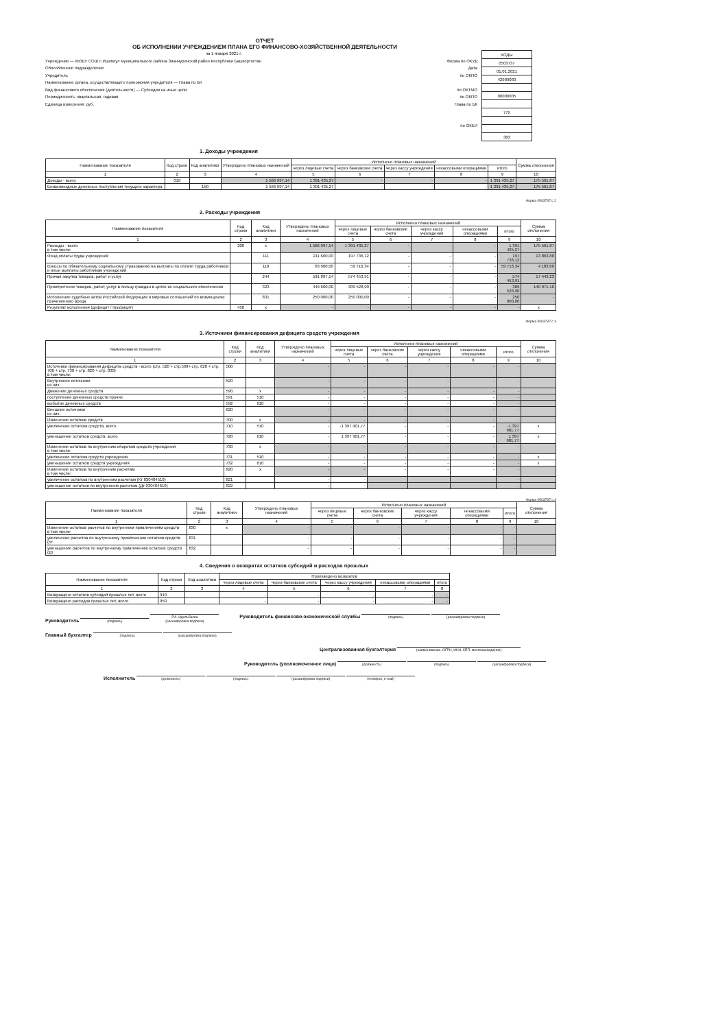ОТЧЕТ
ОБ ИСПОЛНЕНИИ УЧРЕЖДЕНИЕМ ПЛАНА ЕГО ФИНАНСОВО-ХОЗЯЙСТВЕННОЙ ДЕЯТЕЛЬНОСТИ
на 1 января 2021 г.
Учреждение — МОБУ СОШ с.Ишемгул муниципального района Зианчуринский район Республики Башкортостан
Обособленное подразделение
Учредитель
Наименование органа, осуществляющего полномочия учредителя — Глава по БК
Вид финансового обеспечения (деятельности) — Субсидии на иные цели
Периодичность: квартальная, годовая
Единица измерения: руб.
Форма по ОКУД
Дата
по ОКПО
по ОКТМО
по ОКПО
Глава по БК
по ОКЕИ
| КОДЫ |
| 0503737 |
| 01.01.2021 |
| 42989083 |
| 00000005 |
| 775 |
| 383 |
1. Доходы учреждения
| Наименование показателя | Код строки | Код аналитики | Утверждено плановых назначений | Исполнено плановых назначений | | | | | Сумма отклонения |
| --- | --- | --- | --- | --- | --- | --- | --- | --- | --- |
| | | | | через лицевые счета | через банковские счета | через кассу учреждения | некассовыми операциями | итого | |
| 1 | 2 | 3 | 4 | 5 | 6 | 7 | 8 | 9 | 10 |
| Доходы - всего | 010 | | 1 566 997,14 | 1 391 435,27 | - | - | - | 1 391 435,27 | 175 561,87 |
| Безвозмездные денежные поступления текущего характера | | 150 | 1 566 997,14 | 1 391 435,27 | - | - | - | 1 391 435,27 | 175 561,87 |
Форма 0503737 с.2
2. Расходы учреждения
| Наименование показателя | Код строки | Код аналитики | Утверждено плановых назначений | Исполнено плановых назначений | | | | | Сумма отклонения |
| --- | --- | --- | --- | --- | --- | --- | --- | --- | --- |
| | | | | через лицевые счета | через банковские счета | через кассу учреждения | некассовыми операциями | итого | |
| 1 | 2 | 3 | 4 | 5 | 6 | 7 | 8 | 9 | 10 |
| Расходы - всего в том числе: | 200 | x | 1 566 997,14 | 1 391 435,27 | - | - | - | 1 391 435,27 | 175 561,87 |
| Фонд оплаты труда учреждений | | 111 | 211 600,00 | 197 736,12 | - | - | - | 197 736,12 | 13 863,88 |
| Взносы по обязательному социальному страхованию на выплаты по оплате труда работников и иные выплаты работникам учреждений | | 119 | 63 900,00 | 59 716,34 | - | - | - | 59 716,34 | 4 183,66 |
| Прочая закупка товаров, работ и услуг | | 244 | 591 897,14 | 574 453,91 | - | - | - | 574 453,91 | 17 443,23 |
| Приобретение товаров, работ, услуг в пользу граждан в целях их социального обеспечения | | 323 | 449 600,00 | 309 528,90 | - | - | - | 309 528,90 | 140 071,10 |
| Исполнение судебных актов Российской Федерации и мировых соглашений по возмещению причиненного вреда | | 831 | 250 000,00 | 250 000,00 | - | - | - | 250 000,00 | - |
| Результат исполнения (дефицит / профицит) | 450 | x | - | - | - | - | - | - | x |
Форма 0503737 с.3
3. Источники финансирования дефицита средств учреждения
| Наименование показателя | Код строки | Код аналитики | Утверждено плановых назначений | Исполнено плановых назначений | | | | | Сумма отклонения |
| --- | --- | --- | --- | --- | --- | --- | --- | --- | --- |
| | | | | через лицевые счета | через банковские счета | через кассу учреждения | некассовыми операциями | итого | |
| 1 | 2 | 3 | 4 | 5 | 6 | 7 | 8 | 9 | 10 |
| Источники финансирования дефицита средств - всего (стр. 520 + стр.590+ стр. 620 + стр. 700 + стр. 730 + стр. 820 + стр. 830) в том числе: | 500 | | - | - | - | - | - | - | |
| Внутренние источники из них: | 520 | | - | - | - | - | - | - | |
| Движение денежных средств | 590 | x | - | - | - | - | - | - | |
| поступление денежных средств прочие | 591 | 510 | - | - | - | - | - | - | |
| выбытие денежных средств | 592 | 610 | - | - | - | - | - | - | |
| Внешние источники из них: | 620 | | - | - | - | - | - | - | |
| Изменение остатков средств | 700 | x | - | - | - | - | - | - | |
| увеличение остатков средств, всего | 710 | 510 | - | -1 397 901,77 | - | - | - | -1 397 901,77 | x |
| уменьшение остатков средств, всего | 720 | 610 | - | 1 397 901,77 | - | - | - | 1 397 901,77 | x |
| Изменение остатков по внутренним оборотам средств учреждения в том числе: | 730 | x | - | - | - | - | - | - | |
| увеличение остатков средств учреждения | 731 | 510 | - | - | - | - | - | - | x |
| уменьшение остатков средств учреждения | 732 | 610 | - | - | - | - | - | - | x |
| Изменение остатков по внутренним расчетам в том числе: | 820 | x | - | - | - | - | - | - | |
| увеличение остатков по внутренним расчетам (Кт 030404510) | 821 | | - | - | | | | - | |
| уменьшение остатков по внутренним расчетам (Дт 030404610) | 822 | | - | - | | | | - | |
Форма 0503737 с.4
| Наименование показателя | Код строки | Код аналитики | Утверждено плановых назначений | Исполнено плановых назначений | | | | | Сумма отклонения |
| --- | --- | --- | --- | --- | --- | --- | --- | --- | --- |
| | | | | через лицевые счета | через банковские счета | через кассу учреждения | некассовыми операциями | итого | |
| 1 | 2 | 3 | 4 | 5 | 6 | 7 | 8 | 9 | 10 |
| Изменение остатков расчетов по внутренним привлечениям средств в том числе: | 830 | x | - | - | - | - | - | - | |
| увеличение расчетов по внутреннему привлечению остатков средств (Кт | 831 | | - | - | - | - | - | - | |
| уменьшение расчетов по внутреннему привлечению остатков средств (Дт | 832 | | - | - | - | - | - | - | |
4. Сведения о возвратах остатков субсидий и расходов прошлых
| Наименование показателя | Код строки | Код аналитики | Произведено возвратов | | | | |
| --- | --- | --- | --- | --- | --- | --- | --- |
| | | | через лицевые счета | через банковские счета | через кассу учреждения | некассовыми операциями | итого |
| 1 | 2 | 3 | 4 | 5 | 6 | 7 | 8 |
| Возвращено остатков субсидий прошлых лет, всего | 910 | | - | - | - | - | - |
| Возвращено расходов прошлых лет, всего | 950 | | - | - | - | - | - |
Руководитель (подпись) Р.А. Идельбаева
(расшифровка подписи)
Руководитель финансово-экономической службы (подпись) (расшифровка подписи)
Главный бухгалтер (подпись) (расшифровка подписи)
Централизованная бухгалтерия (наименование, ОГРН, ИНН, КПП, местонахождение)
Руководитель (уполномоченное лицо) (должность) (подпись) (расшифровка подписи)
Исполнитель (должность) (подпись) (расшифровка подписи) (телефон, e-mail)